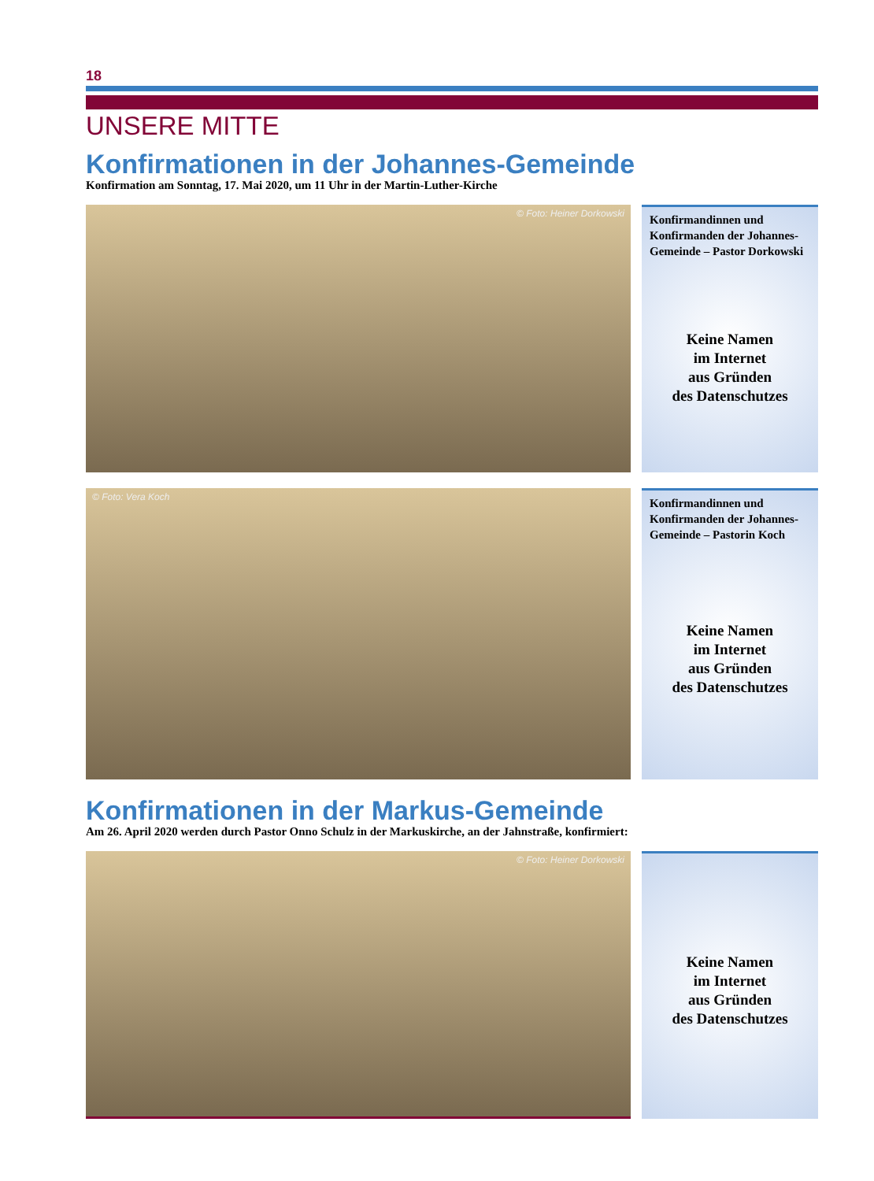18
UNSERE MITTE
Konfirmationen in der Johannes-Gemeinde
Konfirmation am Sonntag, 17. Mai 2020, um 11 Uhr in der Martin-Luther-Kirche
© Foto: Heiner Dorkowski
Konfirmandinnen und Konfirmanden der Johannes-Gemeinde – Pastor Dorkowski
Keine Namen
im Internet
aus Gründen
des Datenschutzes
© Foto: Vera Koch
Konfirmandinnen und Konfirmanden der Johannes-Gemeinde – Pastorin Koch
Keine Namen
im Internet
aus Gründen
des Datenschutzes
Konfirmationen in der Markus-Gemeinde
Am 26. April 2020 werden durch Pastor Onno Schulz in der Markuskirche, an der Jahnstraße, konfirmiert:
© Foto: Heiner Dorkowski
Keine Namen
im Internet
aus Gründen
des Datenschutzes